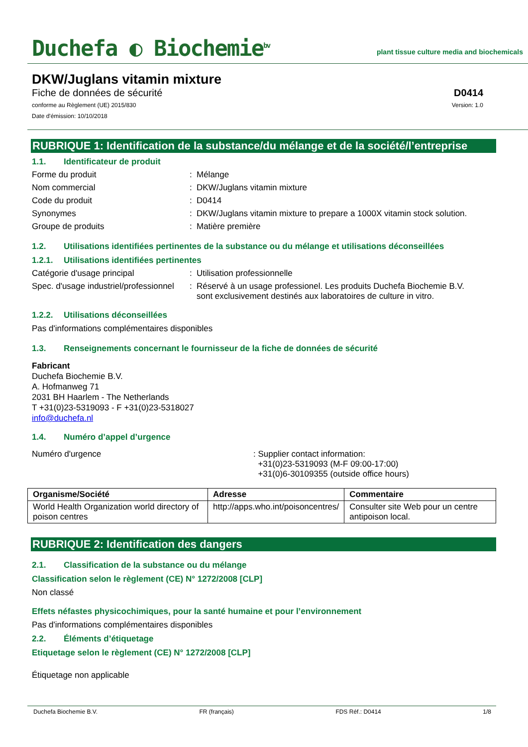Duchefa ◐ Biochemie<sup>bv</sup>
plant tissue culture media and biochemicals
DKW/Juglans vitamin mixture
Fiche de données de sécurité D0414
conforme au Règlement (UE) 2015/830
Version: 1.0
Date d'émission: 10/10/2018
RUBRIQUE 1: Identification de la substance/du mélange et de la société/l’entreprise
1.1. Identificateur de produit
Forme du produit : Mélange
Nom commercial : DKW/Juglans vitamin mixture
Code du produit : D0414
Synonymes : DKW/Juglans vitamin mixture to prepare a 1000X vitamin stock solution.
Groupe de produits : Matière première
1.2. Utilisations identifiées pertinentes de la substance ou du mélange et utilisations déconseillées
1.2.1. Utilisations identifiées pertinentes
Catégorie d'usage principal : Utilisation professionnelle
Spec. d'usage industriel/professionnel
: Réservé à un usage professionel. Les produits Duchefa Biochemie B.V. sont exclusivement destinés aux laboratoires de culture in vitro.
1.2.2. Utilisations déconseillées
Pas d'informations complémentaires disponibles
1.3. Renseignements concernant le fournisseur de la fiche de données de sécurité
Fabricant
Duchefa Biochemie B.V.
A. Hofmanweg 71
2031 BH Haarlem - The Netherlands
T +31(0)23-5319093 - F +31(0)23-5318027
info@duchefa.nl
1.4. Numéro d’appel d’urgence
Numéro d'urgence : Supplier contact information:
+31(0)23-5319093 (M-F 09:00-17:00)
+31(0)6-30109355 (outside office hours)
| Organisme/Société | Adresse | Commentaire |
| --- | --- | --- |
| World Health Organization world directory of poison centres | http://apps.who.int/poisoncentres/ | Consulter site Web pour un centre antipoison local. |
RUBRIQUE 2: Identification des dangers
2.1. Classification de la substance ou du mélange
Classification selon le règlement (CE) N° 1272/2008 [CLP]
Non classé
Effets néfastes physicochimiques, pour la santé humaine et pour l’environnement
Pas d'informations complémentaires disponibles
2.2. Éléments d’étiquetage
Etiquetage selon le règlement (CE) N° 1272/2008 [CLP]
Étiquetage non applicable
Duchefa Biochemie B.V. FR (français) FDS Réf.: D0414 1/8